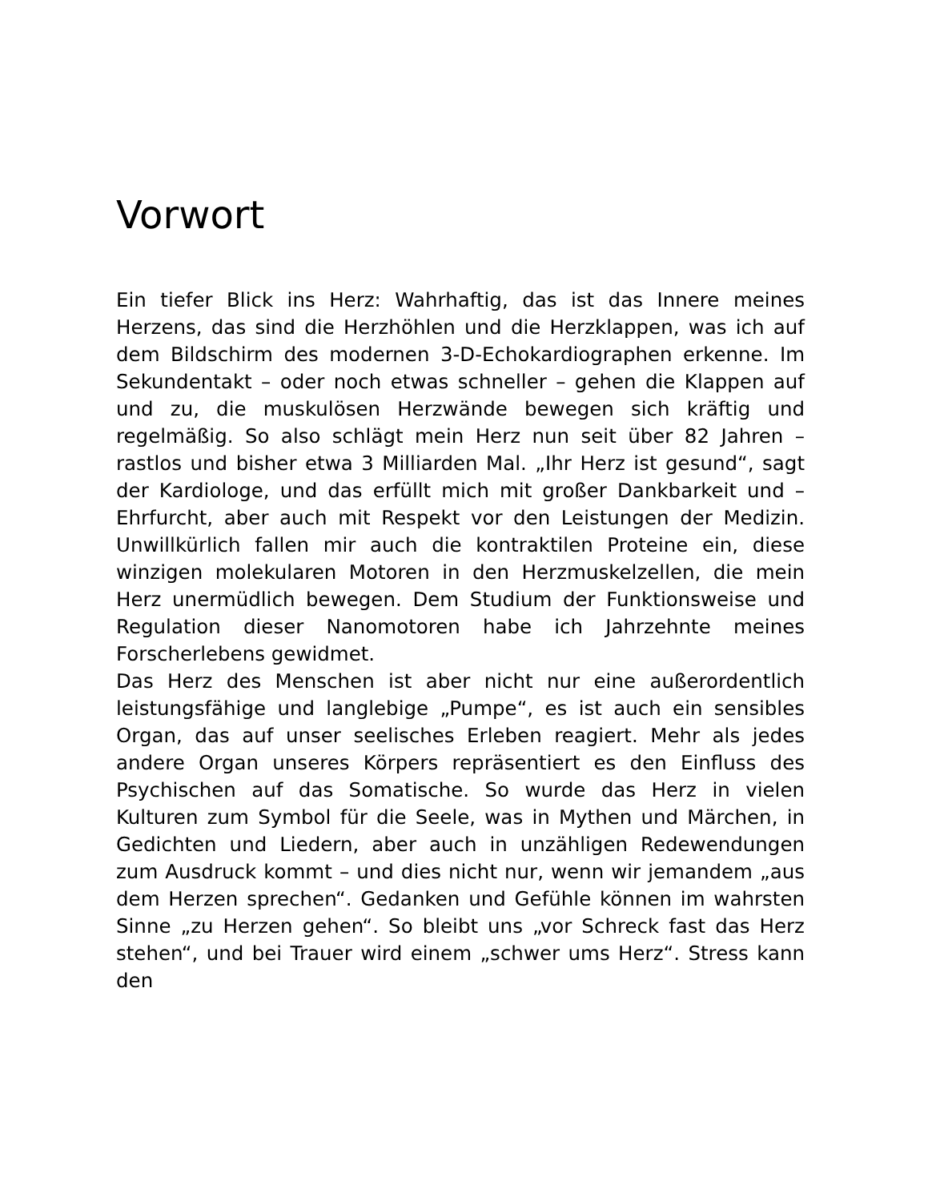Vorwort
Ein tiefer Blick ins Herz: Wahrhaftig, das ist das Innere meines Herzens, das sind die Herzhöhlen und die Herzklappen, was ich auf dem Bildschirm des modernen 3-D-Echokardiographen erkenne. Im Sekundentakt – oder noch etwas schneller – gehen die Klappen auf und zu, die muskulösen Herzwände bewegen sich kräftig und regelmäßig. So also schlägt mein Herz nun seit über 82 Jahren – rastlos und bisher etwa 3 Milliarden Mal. „Ihr Herz ist gesund“, sagt der Kardiologe, und das erfüllt mich mit großer Dankbarkeit und – Ehrfurcht, aber auch mit Respekt vor den Leistungen der Medizin. Unwillkürlich fallen mir auch die kontraktilen Proteine ein, diese winzigen molekularen Motoren in den Herzmuskelzellen, die mein Herz unermüdlich bewegen. Dem Studium der Funktionsweise und Regulation dieser Nanomotoren habe ich Jahrzehnte meines Forscherlebens gewidmet.
Das Herz des Menschen ist aber nicht nur eine außerordentlich leistungsfähige und langlebige „Pumpe“, es ist auch ein sensibles Organ, das auf unser seelisches Erleben reagiert. Mehr als jedes andere Organ unseres Körpers repräsentiert es den Einfluss des Psychischen auf das Somatische. So wurde das Herz in vielen Kulturen zum Symbol für die Seele, was in Mythen und Märchen, in Gedichten und Liedern, aber auch in unzähligen Redewendungen zum Ausdruck kommt – und dies nicht nur, wenn wir jemandem „aus dem Herzen sprechen“. Gedanken und Gefühle können im wahrsten Sinne „zu Herzen gehen“. So bleibt uns „vor Schreck fast das Herz stehen“, und bei Trauer wird einem „schwer ums Herz“. Stress kann den